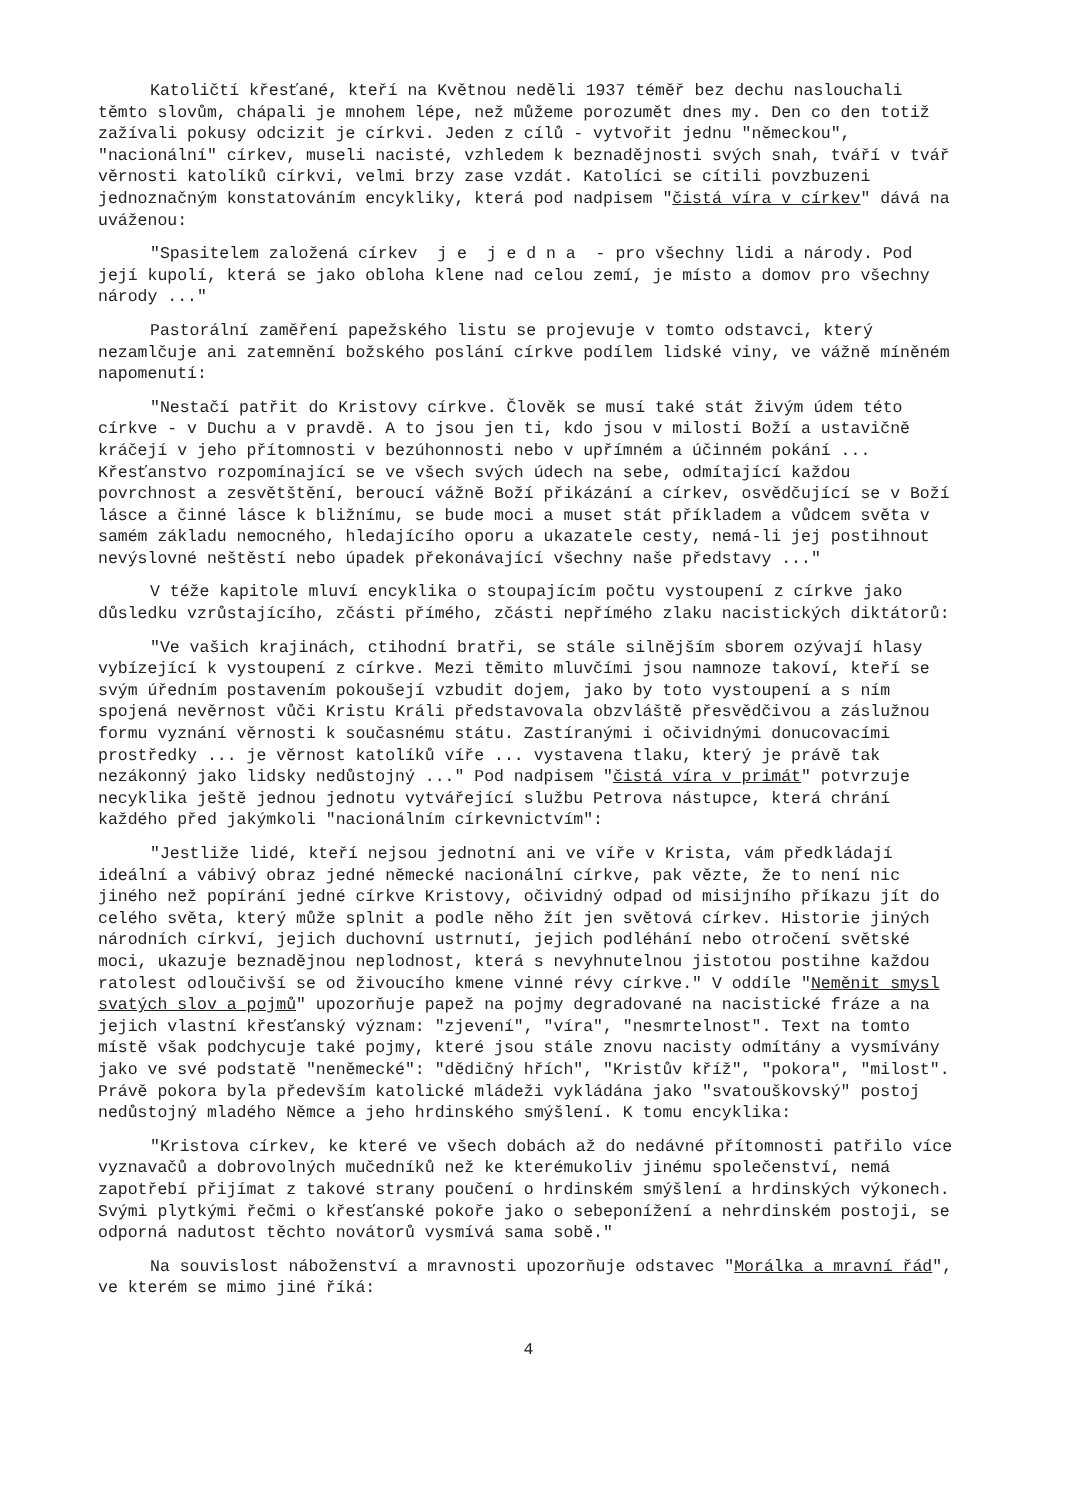Katoličtí křesťané, kteří na Květnou neděli 1937 téměř bez dechu naslouchali těmto slovům, chápali je mnohem lépe, než můžeme porozumět dnes my. Den co den totiž zažívali pokusy odcizit je církvi. Jeden z cílů - vytvořit jednu "německou", "nacionální" církev, museli nacisté, vzhledem k beznadějnosti svých snah, tváří v tvář věrnosti katolíků církvi, velmi brzy zase vzdát. Katolíci se cítili povzbuzeni jednoznačným konstatováním encykliky, která pod nadpisem "čistá víra v církev" dává na uváženou:
"Spasitelem založená církev j e j e d n a - pro všechny lidi a národy. Pod její kupolí, která se jako obloha klene nad celou zemí, je místo a domov pro všechny národy ..."
Pastorální zaměření papežského listu se projevuje v tomto odstavci, který nezamlčuje ani zatemnění božského poslání církve podílem lidské viny, ve vážně míněném napomenutí:
"Nestačí patřit do Kristovy církve. Člověk se musí také stát živým údem této církve - v Duchu a v pravdě. A to jsou jen ti, kdo jsou v milosti Boží a ustavičně kráčejí v jeho přítomnosti v bezúhonnosti nebo v upřímném a účinném pokání ... Křesťanstvo rozpomínající se ve všech svých údech na sebe, odmítající každou povrchnost a zesvětštění, beroucí vážně Boží přikázání a církev, osvědčující se v Boží lásce a činné lásce k bližnímu, se bude moci a muset stát příkladem a vůdcem světa v samém základu nemocného, hledajícího oporu a ukazatele cesty, nemá-li jej postihnout nevýslovné neštěstí nebo úpadek překonávající všechny naše představy ..."
V téže kapitole mluví encyklika o stoupajícím počtu vystoupení z církve jako důsledku vzrůstajícího, zčásti přímého, zčásti nepřímého zlaku nacistických diktátorů:
"Ve vašich krajinách, ctihodní bratři, se stále silnějším sborem ozývají hlasy vybízející k vystoupení z církve. Mezi těmito mluvčími jsou namnoze takoví, kteří se svým úředním postavením pokoušejí vzbudit dojem, jako by toto vystoupení a s ním spojená nevěrnost vůči Kristu Králi představovala obzvláště přesvědčivou a záslužnou formu vyznání věrnosti k současnému státu. Zastíranými i očividnými donucovacími prostředky ... je věrnost katolíků víře ... vystavena tlaku, který je právě tak nezákonný jako lidsky nedůstojný ..." Pod nadpisem "čistá víra v primát" potvrzuje necyklika ještě jednou jednotu vytvářející službu Petrova nástupce, která chrání každého před jakýmkoli "nacionálním církevnictvím":
"Jestliže lidé, kteří nejsou jednotní ani ve víře v Krista, vám předkládají ideální a vábivý obraz jedné německé nacionální církve, pak vězte, že to není nic jiného než popírání jedné církve Kristovy, očividný odpad od misijního příkazu jít do celého světa, který může splnit a podle něho žít jen světová církev. Historie jiných národních církví, jejich duchovní ustrnutí, jejich podléhání nebo otročení světské moci, ukazuje beznadějnou neplodnost, která s nevyhnutelnou jistotou postihne každou ratolest odloučivší se od živoucího kmene vinné révy církve." V oddíle "Neměnit smysl svatých slov a pojmů" upozorňuje papež na pojmy degradované na nacistické fráze a na jejich vlastní křesťanský význam: "zjevení", "víra", "nesmrtelnost". Text na tomto místě však podchycuje také pojmy, které jsou stále znovu nacisty odmítány a vysmívány jako ve své podstatě "neněmecké": "dědičný hřích", "Kristův kříž", "pokora", "milost". Právě pokora byla především katolické mládeži vykládána jako "svatouškovský" postoj nedůstojný mladého Němce a jeho hrdinského smýšlení. K tomu encyklika:
"Kristova církev, ke které ve všech dobách až do nedávné přítomnosti patřilo více vyznavačů a dobrovolných mučedníků než ke kterémukoliv jinému společenství, nemá zapotřebí přijímat z takové strany poučení o hrdinském smýšlení a hrdinských výkonech. Svými plytkými řečmi o křesťanské pokoře jako o sebeponížení a nehrdinském postoji, se odporná nadutost těchto novátorů vysmívá sama sobě."
Na souvislost náboženství a mravnosti upozorňuje odstavec "Morálka a mravní řád", ve kterém se mimo jiné říká:
4